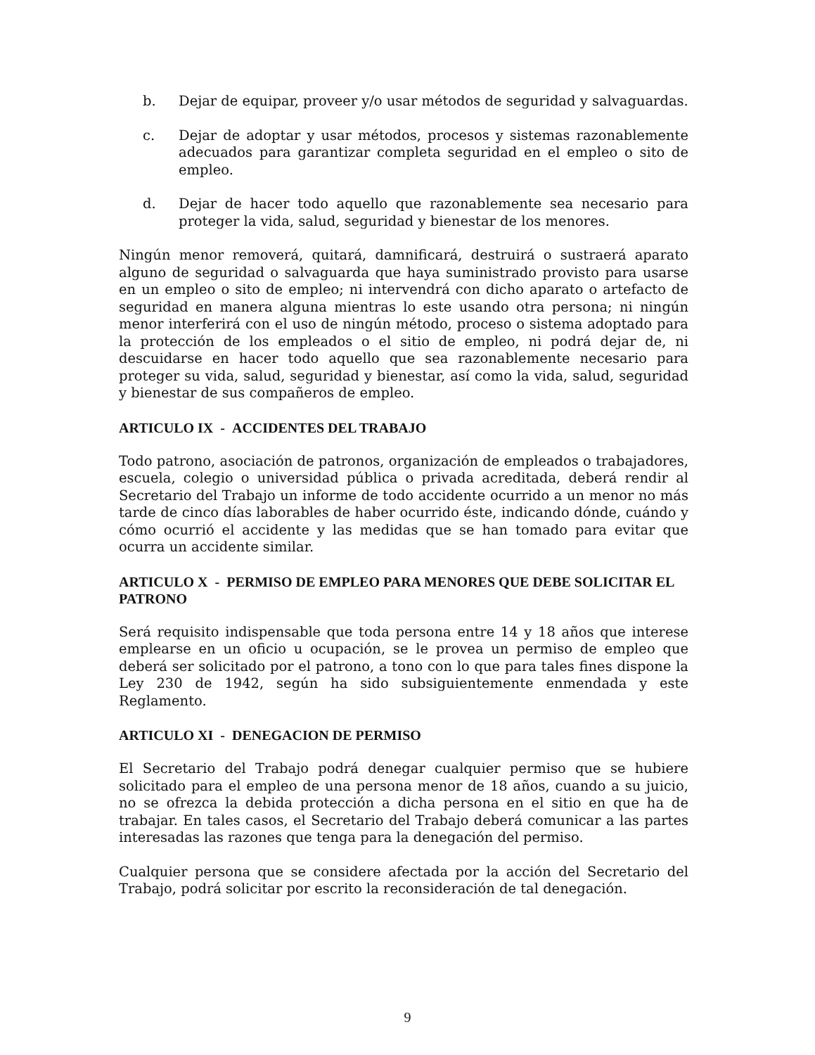b. Dejar de equipar, proveer y/o usar métodos de seguridad y salvaguardas.
c. Dejar de adoptar y usar métodos, procesos y sistemas razonablemente adecuados para garantizar completa seguridad en el empleo o sito de empleo.
d. Dejar de hacer todo aquello que razonablemente sea necesario para proteger la vida, salud, seguridad y bienestar de los menores.
Ningún menor removerá, quitará, damnificará, destruirá o sustraerá aparato alguno de seguridad o salvaguarda que haya suministrado provisto para usarse en un empleo o sito de empleo; ni intervendrá con dicho aparato o artefacto de seguridad en manera alguna mientras lo este usando otra persona; ni ningún menor interferirá con el uso de ningún método, proceso o sistema adoptado para la protección de los empleados o el sitio de empleo, ni podrá dejar de, ni descuidarse en hacer todo aquello que sea razonablemente necesario para proteger su vida, salud, seguridad y bienestar, así como la vida, salud, seguridad y bienestar de sus compañeros de empleo.
ARTICULO IX - ACCIDENTES DEL TRABAJO
Todo patrono, asociación de patronos, organización de empleados o trabajadores, escuela, colegio o universidad pública o privada acreditada, deberá rendir al Secretario del Trabajo un informe de todo accidente ocurrido a un menor no más tarde de cinco días laborables de haber ocurrido éste, indicando dónde, cuándo y cómo ocurrió el accidente y las medidas que se han tomado para evitar que ocurra un accidente similar.
ARTICULO X - PERMISO DE EMPLEO PARA MENORES QUE DEBE SOLICITAR EL PATRONO
Será requisito indispensable que toda persona entre 14 y 18 años que interese emplearse en un oficio u ocupación, se le provea un permiso de empleo que deberá ser solicitado por el patrono, a tono con lo que para tales fines dispone la Ley 230 de 1942, según ha sido subsiguientemente enmendada y este Reglamento.
ARTICULO XI - DENEGACION DE PERMISO
El Secretario del Trabajo podrá denegar cualquier permiso que se hubiere solicitado para el empleo de una persona menor de 18 años, cuando a su juicio, no se ofrezca la debida protección a dicha persona en el sitio en que ha de trabajar. En tales casos, el Secretario del Trabajo deberá comunicar a las partes interesadas las razones que tenga para la denegación del permiso.
Cualquier persona que se considere afectada por la acción del Secretario del Trabajo, podrá solicitar por escrito la reconsideración de tal denegación.
9